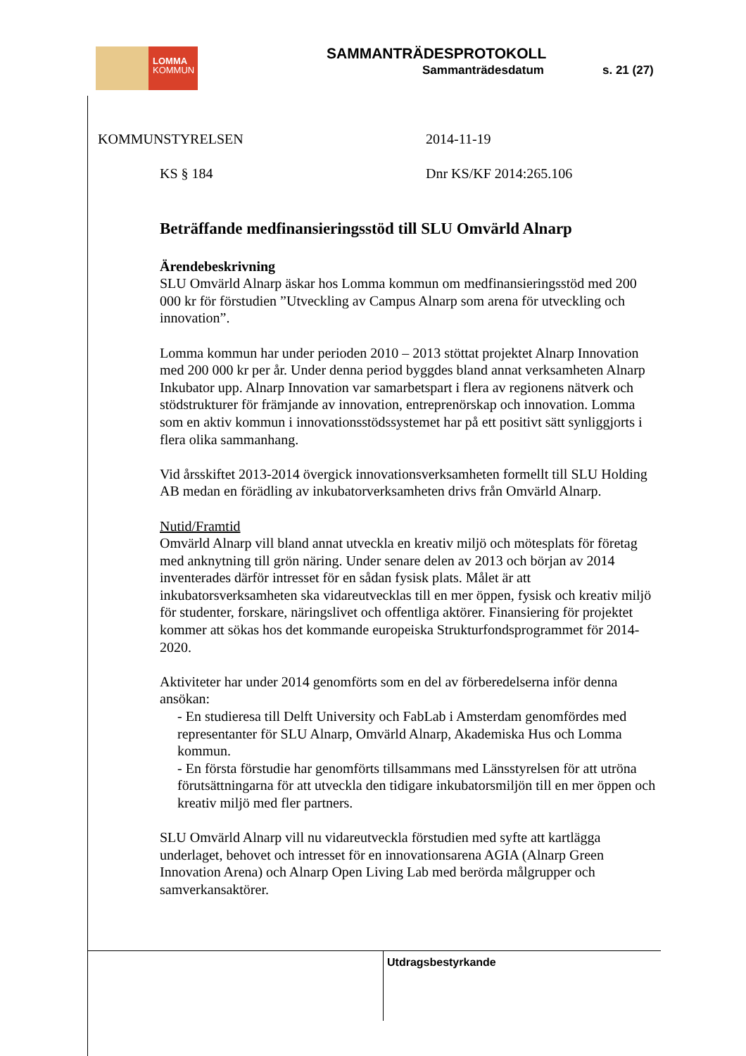LOMMA
KOMMUN
SAMMANTRÄDESPROTOKOLL
Sammanträdesdatum s. 21 (27)
KOMMUNSTYRELSEN 2014-11-19
KS § 184 Dnr KS/KF 2014:265.106
Beträffande medfinansieringsstöd till SLU Omvärld Alnarp
Ärendebeskrivning
SLU Omvärld Alnarp äskar hos Lomma kommun om medfinansieringsstöd med 200 000 kr för förstudien ”Utveckling av Campus Alnarp som arena för utveckling och innovation”.
Lomma kommun har under perioden 2010 – 2013 stöttat projektet Alnarp Innovation med 200 000 kr per år. Under denna period byggdes bland annat verksamheten Alnarp Inkubator upp. Alnarp Innovation var samarbetspart i flera av regionens nätverk och stödstrukturer för främjande av innovation, entreprenörskap och innovation. Lomma som en aktiv kommun i innovationsstödssystemet har på ett positivt sätt synliggjorts i flera olika sammanhang.
Vid årsskiftet 2013-2014 övergick innovationsverksamheten formellt till SLU Holding AB medan en förädling av inkubatorverksamheten drivs från Omvärld Alnarp.
Nutid/Framtid
Omvärld Alnarp vill bland annat utveckla en kreativ miljö och mötesplats för företag med anknytning till grön näring. Under senare delen av 2013 och början av 2014 inventerades därför intresset för en sådan fysisk plats. Målet är att inkubatorsverksamheten ska vidareutvecklas till en mer öppen, fysisk och kreativ miljö för studenter, forskare, näringslivet och offentliga aktörer. Finansiering för projektet kommer att sökas hos det kommande europeiska Strukturfondsprogrammet för 2014-2020.
Aktiviteter har under 2014 genomförts som en del av förberedelserna inför denna ansökan:
- En studieresa till Delft University och FabLab i Amsterdam genomfördes med representanter för SLU Alnarp, Omvärld Alnarp, Akademiska Hus och Lomma kommun.
- En första förstudie har genomförts tillsammans med Länsstyrelsen för att utröna förutsättningarna för att utveckla den tidigare inkubatorsmiljön till en mer öppen och kreativ miljö med fler partners.
SLU Omvärld Alnarp vill nu vidareutveckla förstudien med syfte att kartlägga underlaget, behovet och intresset för en innovationsarena AGIA (Alnarp Green Innovation Arena) och Alnarp Open Living Lab med berörda målgrupper och samverkansaktörer.
Utdragsbestyrkande